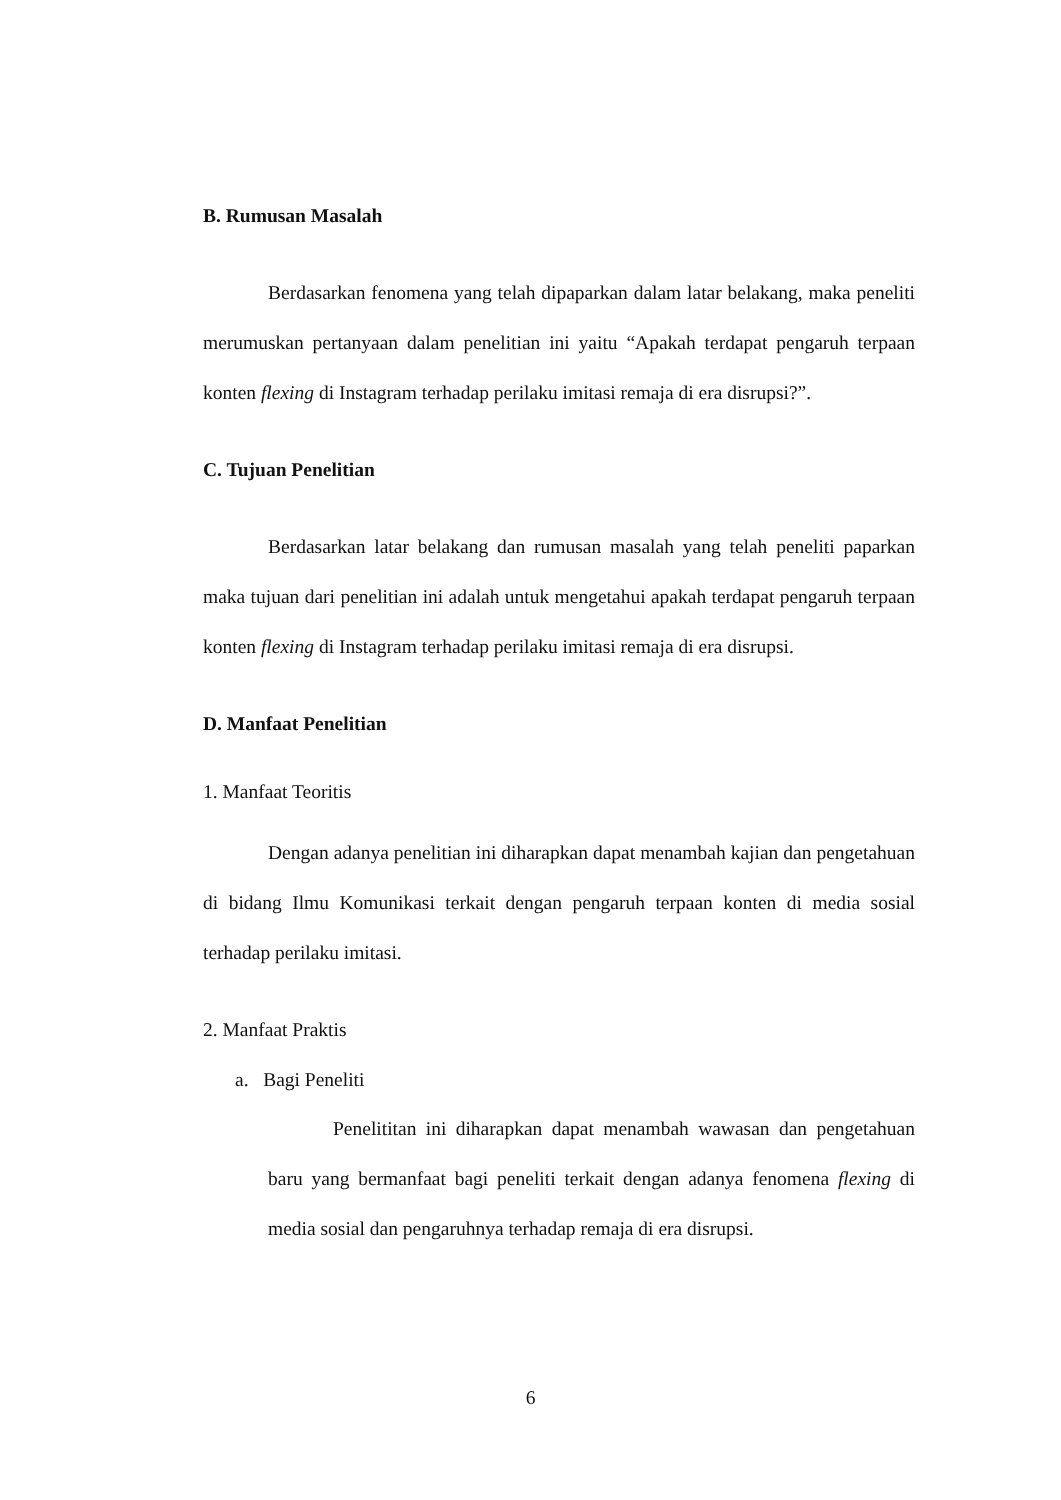B. Rumusan Masalah
Berdasarkan fenomena yang telah dipaparkan dalam latar belakang, maka peneliti merumuskan pertanyaan dalam penelitian ini yaitu “Apakah terdapat pengaruh terpaan konten flexing di Instagram terhadap perilaku imitasi remaja di era disrupsi?”.
C. Tujuan Penelitian
Berdasarkan latar belakang dan rumusan masalah yang telah peneliti paparkan maka tujuan dari penelitian ini adalah untuk mengetahui apakah terdapat pengaruh terpaan konten flexing di Instagram terhadap perilaku imitasi remaja di era disrupsi.
D. Manfaat Penelitian
1. Manfaat Teoritis
Dengan adanya penelitian ini diharapkan dapat menambah kajian dan pengetahuan di bidang Ilmu Komunikasi terkait dengan pengaruh terpaan konten di media sosial terhadap perilaku imitasi.
2. Manfaat Praktis
a. Bagi Peneliti
Penelititan ini diharapkan dapat menambah wawasan dan pengetahuan baru yang bermanfaat bagi peneliti terkait dengan adanya fenomena flexing di media sosial dan pengaruhnya terhadap remaja di era disrupsi.
6